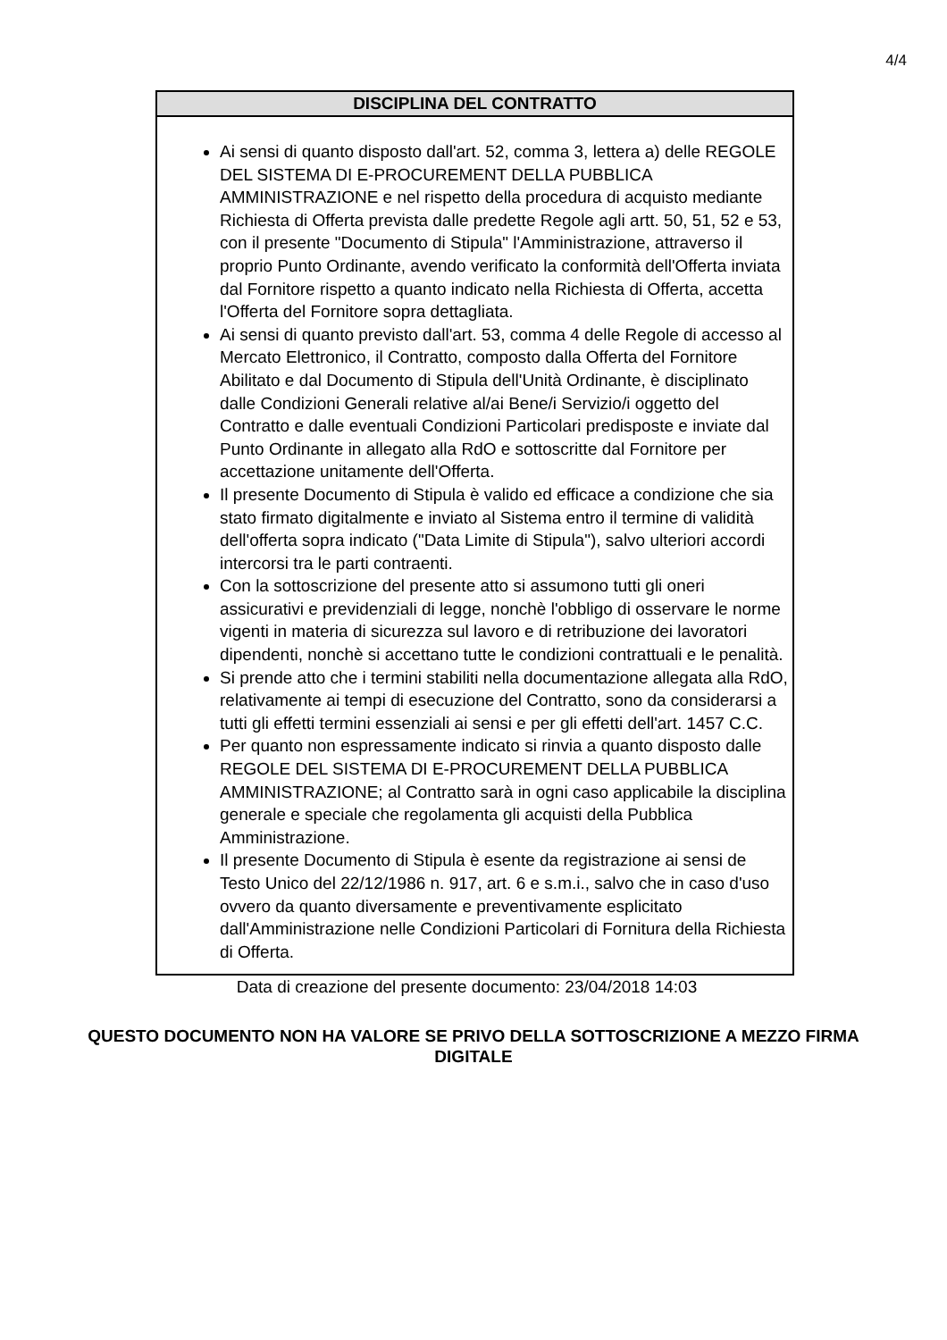4/4
DISCIPLINA DEL CONTRATTO
Ai sensi di quanto disposto dall'art. 52, comma 3, lettera a) delle REGOLE DEL SISTEMA DI E-PROCUREMENT DELLA PUBBLICA AMMINISTRAZIONE e nel rispetto della procedura di acquisto mediante Richiesta di Offerta prevista dalle predette Regole agli artt. 50, 51, 52 e 53, con il presente "Documento di Stipula" l'Amministrazione, attraverso il proprio Punto Ordinante, avendo verificato la conformità dell'Offerta inviata dal Fornitore rispetto a quanto indicato nella Richiesta di Offerta, accetta l'Offerta del Fornitore sopra dettagliata.
Ai sensi di quanto previsto dall'art. 53, comma 4 delle Regole di accesso al Mercato Elettronico, il Contratto, composto dalla Offerta del Fornitore Abilitato e dal Documento di Stipula dell'Unità Ordinante, è disciplinato dalle Condizioni Generali relative al/ai Bene/i Servizio/i oggetto del Contratto e dalle eventuali Condizioni Particolari predisposte e inviate dal Punto Ordinante in allegato alla RdO e sottoscritte dal Fornitore per accettazione unitamente dell'Offerta.
Il presente Documento di Stipula è valido ed efficace a condizione che sia stato firmato digitalmente e inviato al Sistema entro il termine di validità dell'offerta sopra indicato ("Data Limite di Stipula"), salvo ulteriori accordi intercorsi tra le parti contraenti.
Con la sottoscrizione del presente atto si assumono tutti gli oneri assicurativi e previdenziali di legge, nonchè l'obbligo di osservare le norme vigenti in materia di sicurezza sul lavoro e di retribuzione dei lavoratori dipendenti, nonchè si accettano tutte le condizioni contrattuali e le penalità.
Si prende atto che i termini stabiliti nella documentazione allegata alla RdO, relativamente ai tempi di esecuzione del Contratto, sono da considerarsi a tutti gli effetti termini essenziali ai sensi e per gli effetti dell'art. 1457 C.C.
Per quanto non espressamente indicato si rinvia a quanto disposto dalle REGOLE DEL SISTEMA DI E-PROCUREMENT DELLA PUBBLICA AMMINISTRAZIONE; al Contratto sarà in ogni caso applicabile la disciplina generale e speciale che regolamenta gli acquisti della Pubblica Amministrazione.
Il presente Documento di Stipula è esente da registrazione ai sensi de Testo Unico del 22/12/1986 n. 917, art. 6 e s.m.i., salvo che in caso d'uso ovvero da quanto diversamente e preventivamente esplicitato dall'Amministrazione nelle Condizioni Particolari di Fornitura della Richiesta di Offerta.
Data di creazione del presente documento: 23/04/2018 14:03
QUESTO DOCUMENTO NON HA VALORE SE PRIVO DELLA SOTTOSCRIZIONE A MEZZO FIRMA DIGITALE